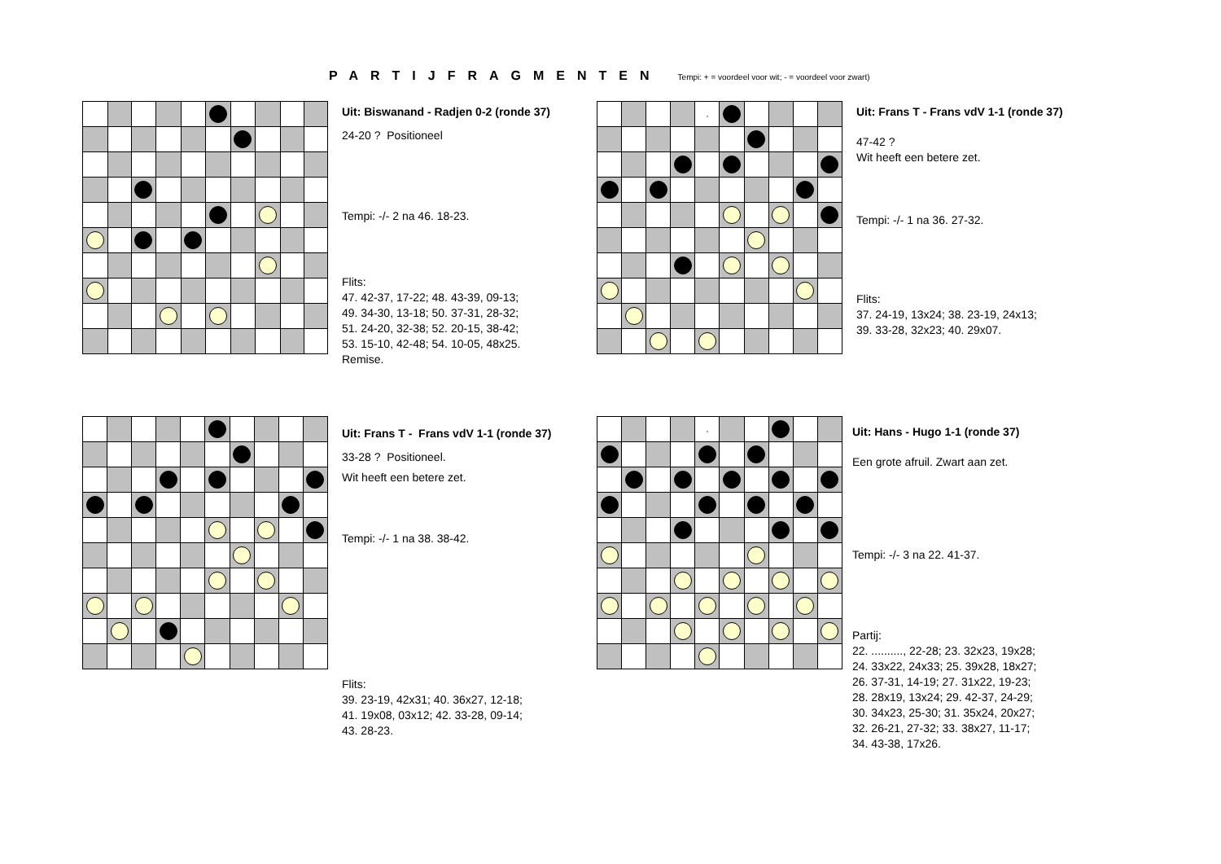PARTIJFRAGMENTEN
Tempi: + = voordeel voor wit; - = voordeel voor zwart)
Uit: Biswanand - Radjen 0-2 (ronde 37)
24-20 ? Positioneel
Tempi: -/- 2 na 46. 18-23.
Flits:
47. 42-37, 17-22; 48. 43-39, 09-13;
49. 34-30, 13-18; 50. 37-31, 28-32;
51. 24-20, 32-38; 52. 20-15, 38-42;
53. 15-10, 42-48; 54. 10-05, 48x25.
Remise.
| | | | | , | | | | | |
Uit: Frans T - Frans vdV 1-1 (ronde 37)
47-42 ?
Wit heeft een betere zet.
Tempi: -/- 1 na 36. 27-32.
Flits:
37. 24-19, 13x24; 38. 23-19, 24x13;
39. 33-28, 32x23; 40. 29x07.
Uit: Frans T - Frans vdV 1-1 (ronde 37)
33-28 ? Positioneel.
Wit heeft een betere zet.
Tempi: -/- 1 na 38. 38-42.
Flits:
39. 23-19, 42x31; 40. 36x27, 12-18;
41. 19x08, 03x12; 42. 33-28, 09-14;
43. 28-23.
| | | | | , | | | | | |
Uit: Hans - Hugo 1-1 (ronde 37)
Een grote afruil. Zwart aan zet.
Tempi: -/- 3 na 22. 41-37.
Partij:
22. .........., 22-28; 23. 32x23, 19x28;
24. 33x22, 24x33; 25. 39x28, 18x27;
26. 37-31, 14-19; 27. 31x22, 19-23;
28. 28x19, 13x24; 29. 42-37, 24-29;
30. 34x23, 25-30; 31. 35x24, 20x27;
32. 26-21, 27-32; 33. 38x27, 11-17;
34. 43-38, 17x26.